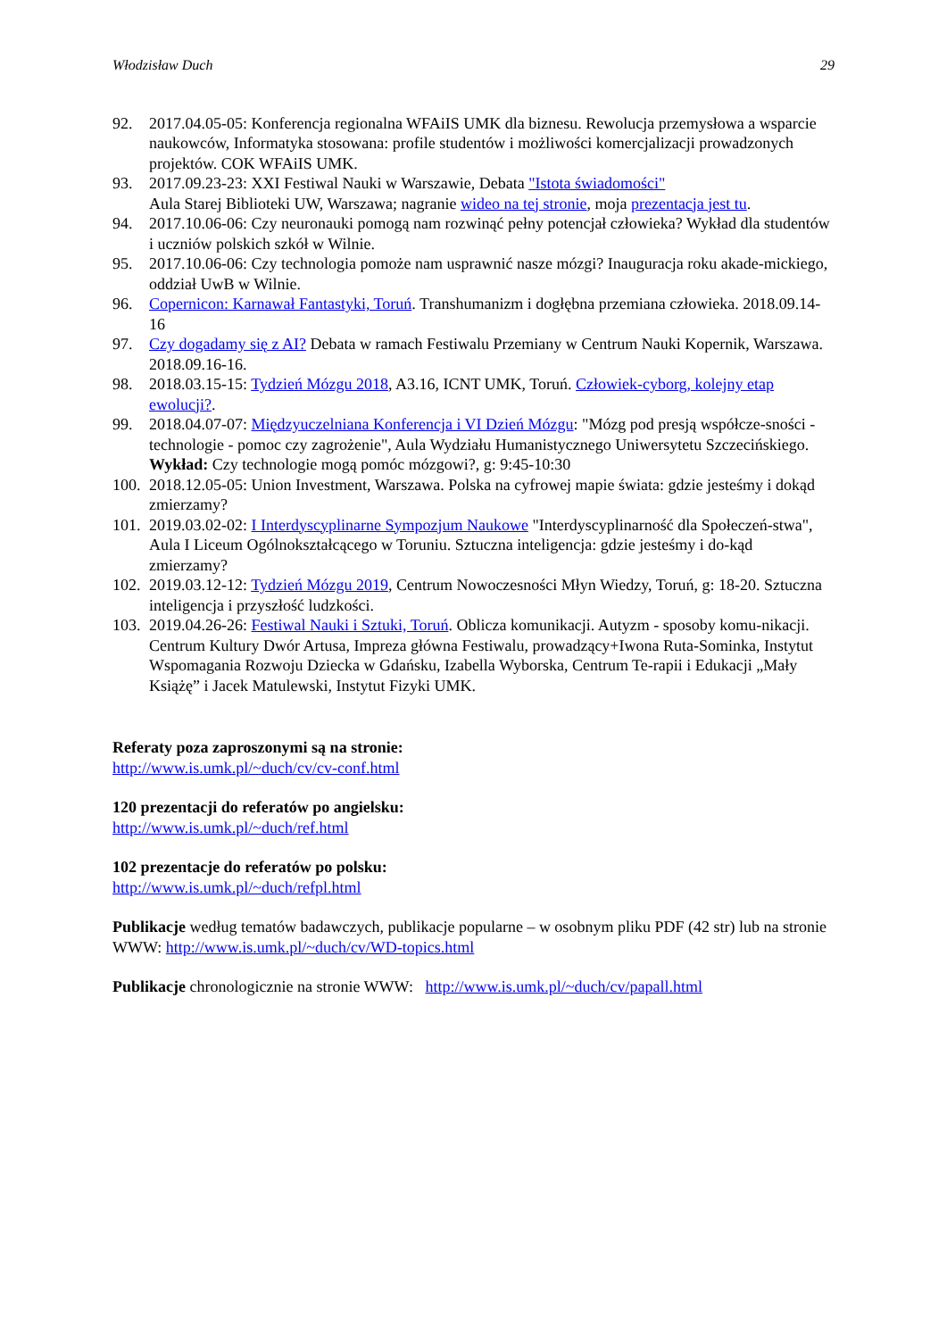Włodzisław Duch 29
92. 2017.04.05-05: Konferencja regionalna WFAiIS UMK dla biznesu. Rewolucja przemysłowa a wsparcie naukowców, Informatyka stosowana: profile studentów i możliwości komercjalizacji prowadzonych projektów. COK WFAiIS UMK.
93. 2017.09.23-23: XXI Festiwal Nauki w Warszawie, Debata "Istota świadomości"
Aula Starej Biblioteki UW, Warszawa; nagranie wideo na tej stronie, moja prezentacja jest tu.
94. 2017.10.06-06: Czy neuronauki pomogą nam rozwinąć pełny potencjał człowieka? Wykład dla studentów i uczniów polskich szkół w Wilnie.
95. 2017.10.06-06: Czy technologia pomoże nam usprawnić nasze mózgi? Inauguracja roku akade-mickiego, oddział UwB w Wilnie.
96. Copernicon: Karnawał Fantastyki, Toruń. Transhumanizm i dogłębna przemiana człowieka. 2018.09.14-16
97. Czy dogadamy się z AI? Debata w ramach Festiwalu Przemiany w Centrum Nauki Kopernik, Warszawa. 2018.09.16-16.
98. 2018.03.15-15: Tydzień Mózgu 2018, A3.16, ICNT UMK, Toruń. Człowiek-cyborg, kolejny etap ewolucji?.
99. 2018.04.07-07: Międzyuczelniana Konferencja i VI Dzień Mózgu: "Mózg pod presją współcze-sności - technologie - pomoc czy zagrożenie", Aula Wydziału Humanistycznego Uniwersytetu Szczecińskiego. Wykład: Czy technologie mogą pomóc mózgowi?, g: 9:45-10:30
100. 2018.12.05-05: Union Investment, Warszawa. Polska na cyfrowej mapie świata: gdzie jesteśmy i dokąd zmierzamy?
101. 2019.03.02-02: I Interdyscyplinarne Sympozjum Naukowe "Interdyscyplinarność dla Społeczeń-stwa", Aula I Liceum Ogólnokształcącego w Toruniu. Sztuczna inteligencja: gdzie jesteśmy i do-kąd zmierzamy?
102. 2019.03.12-12: Tydzień Mózgu 2019, Centrum Nowoczesności Młyn Wiedzy, Toruń, g: 18-20. Sztuczna inteligencja i przyszłość ludzkości.
103. 2019.04.26-26: Festiwal Nauki i Sztuki, Toruń. Oblicza komunikacji. Autyzm - sposoby komu-nikacji. Centrum Kultury Dwór Artusa, Impreza główna Festiwalu, prowadzący+Iwona Ruta-Sominka, Instytut Wspomagania Rozwoju Dziecka w Gdańsku, Izabella Wyborska, Centrum Te-rapii i Edukacji „Mały Książę” i Jacek Matulewski, Instytut Fizyki UMK.
Referaty poza zaproszonymi są na stronie:
http://www.is.umk.pl/~duch/cv/cv-conf.html
120 prezentacji do referatów po angielsku:
http://www.is.umk.pl/~duch/ref.html
102 prezentacje do referatów po polsku:
http://www.is.umk.pl/~duch/refpl.html
Publikacje według tematów badawczych, publikacje popularne – w osobnym pliku PDF (42 str) lub na stronie WWW: http://www.is.umk.pl/~duch/cv/WD-topics.html
Publikacje chronologicznie na stronie WWW: http://www.is.umk.pl/~duch/cv/papall.html